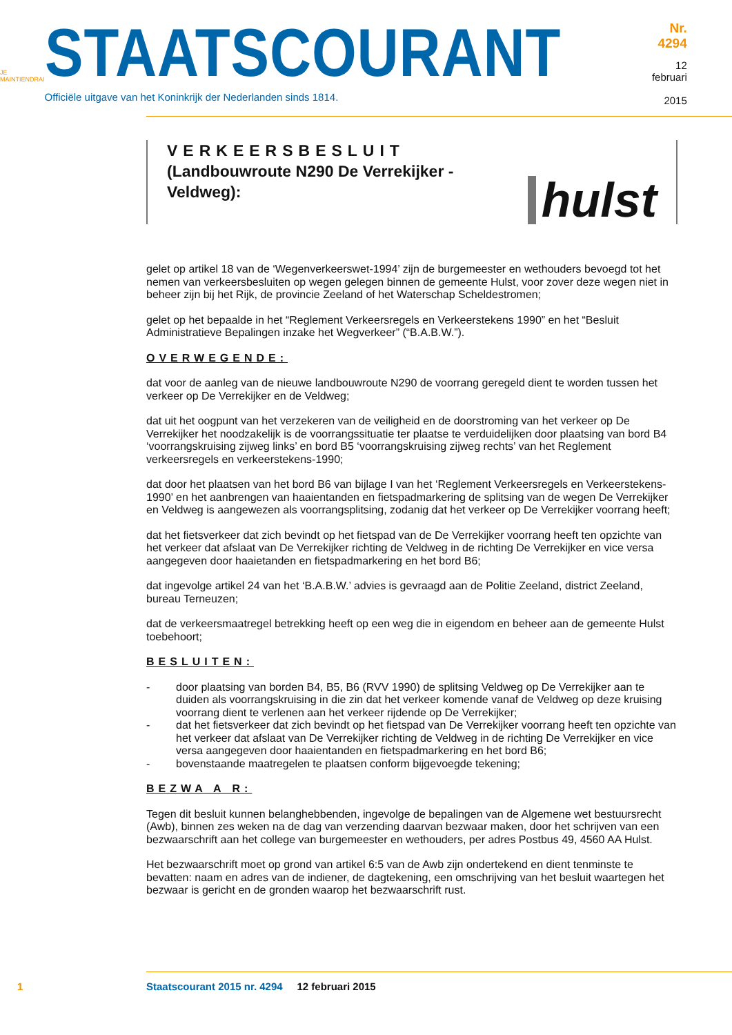JE MAINTIENDRAI
STAATSCOURANT
Officiële uitgave van het Koninkrijk der Nederlanden sinds 1814.
Nr. 4294
12 februari
2015
VERKEERSBESLUIT
(Landbouwroute N290 De Verrekijker -
Veldweg):
hulst
gelet op artikel 18 van de ‘Wegenverkeerswet-1994’ zijn de burgemeester en wethouders bevoegd tot het nemen van verkeersbesluiten op wegen gelegen binnen de gemeente Hulst, voor zover deze wegen niet in beheer zijn bij het Rijk, de provincie Zeeland of het Waterschap Scheldestromen;
gelet op het bepaalde in het “Reglement Verkeersregels en Verkeerstekens 1990” en het “Besluit Administratieve Bepalingen inzake het Wegverkeer” (“B.A.B.W.”).
OVERWEGENDE:
dat voor de aanleg van de nieuwe landbouwroute N290 de voorrang geregeld dient te worden tussen het verkeer op De Verrekijker en de Veldweg;
dat uit het oogpunt van het verzekeren van de veiligheid en de doorstroming van het verkeer op De Verrekijker het noodzakelijk is de voorrangssituatie ter plaatse te verduidelijken door plaatsing van bord B4 ‘voorrangskruising zijweg links’ en bord B5 ‘voorrangskruising zijweg rechts’ van het Reglement verkeersregels en verkeerstekens-1990;
dat door het plaatsen van het bord B6 van bijlage I van het ‘Reglement Verkeersregels en Verkeerstekens-1990’ en het aanbrengen van haaientanden en fietspadmarkering de splitsing van de wegen De Verrekijker en Veldweg is aangewezen als voorrangsplitsing, zodanig dat het verkeer op De Verrekijker voorrang heeft;
dat het fietsverkeer dat zich bevindt op het fietspad van de De Verrekijker voorrang heeft ten opzichte van het verkeer dat afslaat van De Verrekijker richting de Veldweg in de richting De Verrekijker en vice versa aangegeven door haaietanden en fietspadmarkering en het bord B6;
dat ingevolge artikel 24 van het ‘B.A.B.W.’ advies is gevraagd aan de Politie Zeeland, district Zeeland, bureau Terneuzen;
dat de verkeersmaatregel betrekking heeft op een weg die in eigendom en beheer aan de gemeente Hulst toebehoort;
BESLUITEN:
- door plaatsing van borden B4, B5, B6 (RVV 1990) de splitsing Veldweg op De Verrekijker aan te duiden als voorrangskruising in die zin dat het verkeer komende vanaf de Veldweg op deze kruising voorrang dient te verlenen aan het verkeer rijdende op De Verrekijker;
- dat het fietsverkeer dat zich bevindt op het fietspad van De Verrekijker voorrang heeft ten opzichte van het verkeer dat afslaat van De Verrekijker richting de Veldweg in de richting De Verrekijker en vice versa aangegeven door haaientanden en fietspadmarkering en het bord B6;
- bovenstaande maatregelen te plaatsen conform bijgevoegde tekening;
BEZWA A R:
Tegen dit besluit kunnen belanghebbenden, ingevolge de bepalingen van de Algemene wet bestuursrecht (Awb), binnen zes weken na de dag van verzending daarvan bezwaar maken, door het schrijven van een bezwaarschrift aan het college van burgemeester en wethouders, per adres Postbus 49, 4560 AA Hulst.
Het bezwaarschrift moet op grond van artikel 6:5 van de Awb zijn ondertekend en dient tenminste te bevatten: naam en adres van de indiener, de dagtekening, een omschrijving van het besluit waartegen het bezwaar is gericht en de gronden waarop het bezwaarschrift rust.
1 Staatscourant 2015 nr. 4294 12 februari 2015